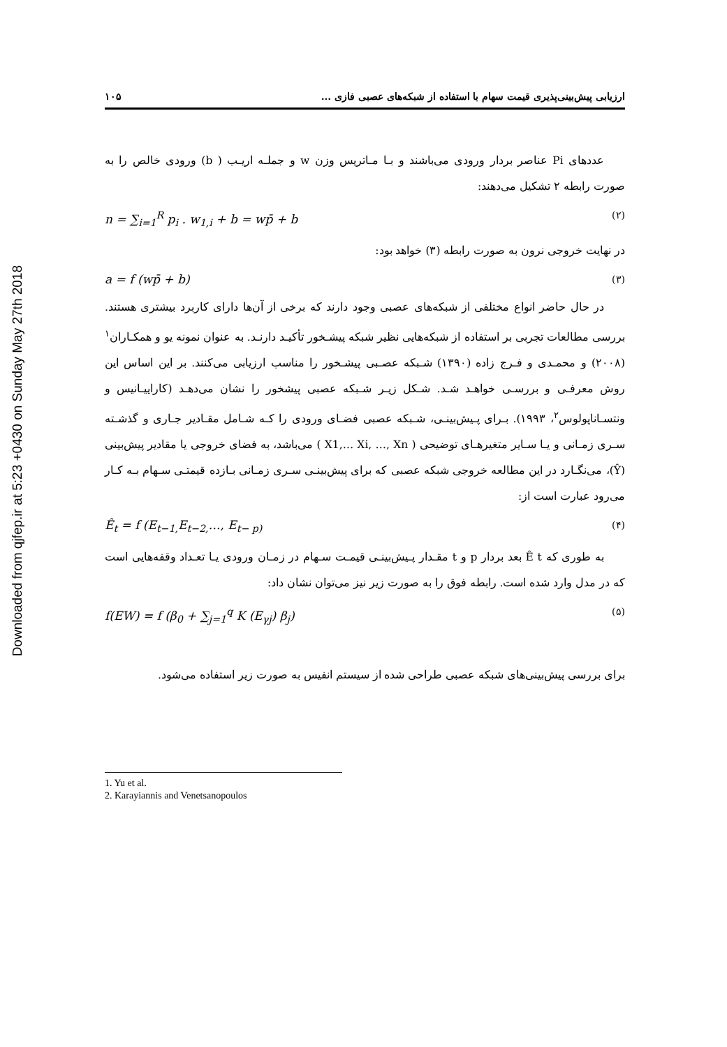Downloaded from qjfep.ir at 5:23 +0430 on Sunday May 27th 2018
ارزیابی پیش‌بینی‌پذیری قیمت سهام با استفاده از شبکه‌های عصبی فازی ... ۱۰۵
عددهای Pi عناصر بردار ورودی می‌باشند و بـا مـاتریس وزن w و جملـه اریـب ( b) ورودی خالص را به صورت رابطه ۲ تشکیل می‌دهند:
n = ∑<sub>i=1</sub><sup>R</sup> p<sub>i</sub> . w<sub>1,i</sub> + b = wp̄ + b (۲)
در نهایت خروجی نرون به صورت رابطه (۳) خواهد بود:
a = f (wp̄ + b) (۳)
در حال حاضر انواع مختلفی از شبکه‌های عصبی وجود دارند که برخی از آن‌ها دارای کاربرد بیشتری هستند. بررسی مطالعات تجربی بر استفاده از شبکه‌هایی نظیر شبکه پیشـخور تأکیـد دارنـد. به عنوان نمونه یو و همکـاران<sup>۱</sup> (۲۰۰۸) و محمـدی و فـرج زاده (۱۳۹۰) شـبکه عصـبی پیشـخور را مناسب ارزیابی می‌کنند. بر این اساس این روش معرفـی و بررسـی خواهـد شـد. شـکل زیـر شـبکه عصبی پیشخور را نشان می‌دهـد (کاراییـانیس و ونتسـاناپولوس<sup>۲</sup>، ۱۹۹۳). بـرای پـیش‌بینـی، شـبکه عصبی فضـای ورودی را کـه شـامل مقـادیر جـاری و گذشـته سـری زمـانی و یـا سـایر متغیرهـای توضیحی ( X1,… Xi, …, Xn ) می‌باشد، به فضای خروجی یا مقادیر پیش‌بینی (Ŷ)، می‌نگـارد در این مطالعه خروجی شبکه عصبی که برای پیش‌بینـی سـری زمـانی بـازده قیمتـی سـهام بـه کـار می‌رود عبارت است از:
Ê<sub>t</sub> = f (E<sub>t−1,</sub>E<sub>t−2,</sub>…, E<sub>t− p)</sub> (۴)
به طوری که Ê t بعد بردار p و t مقـدار پـیش‌بینـی قیمـت سـهام در زمـان ورودی یـا تعـداد وقفه‌هایی است که در مدل وارد شده است. رابطه فوق را به صورت زیر نیز می‌توان نشان داد:
f(EW) = f (β<sub>0</sub> + ∑<sub>j=1</sub><sup>q</sup> K (E<sub>γj</sub>) β<sub>j</sub>) (۵)
برای بررسی پیش‌بینی‌های شبکه عصبی طراحی شده از سیستم انفیس به صورت زیر استفاده می‌شود.
1. Yu et al.
2. Karayiannis and Venetsanopoulos